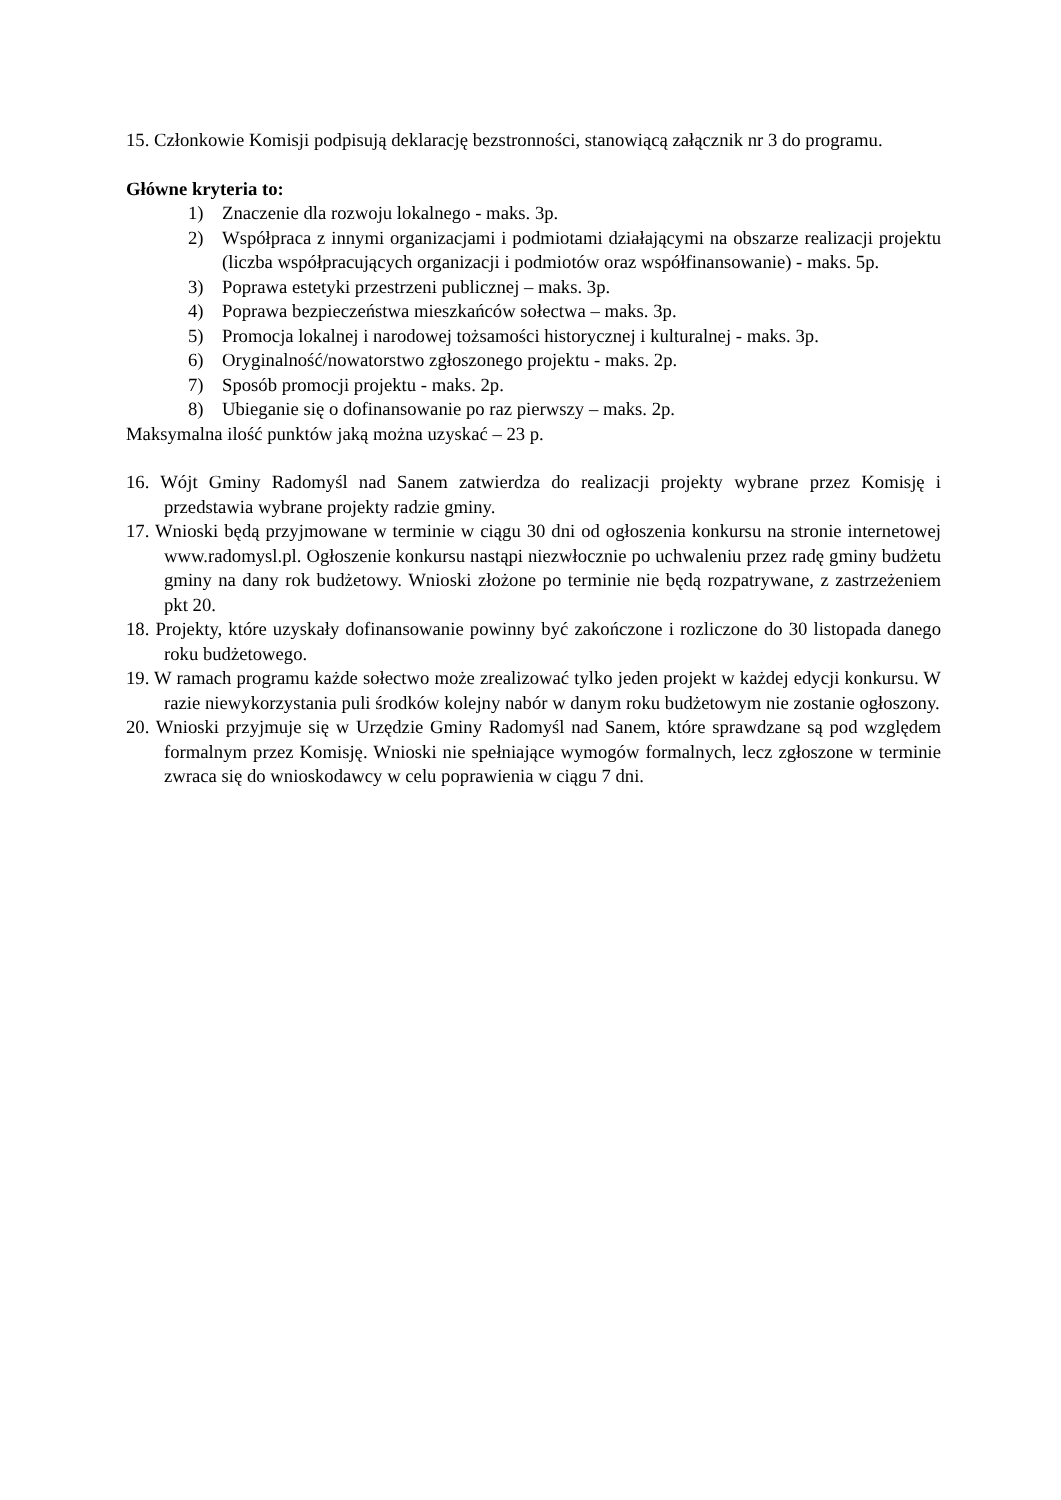15. Członkowie Komisji podpisują deklarację bezstronności, stanowiącą załącznik nr 3 do programu.
Główne kryteria to:
1) Znaczenie dla rozwoju lokalnego - maks. 3p.
2) Współpraca z innymi organizacjami i podmiotami działającymi na obszarze realizacji projektu (liczba współpracujących organizacji i podmiotów oraz współfinansowanie) - maks. 5p.
3) Poprawa estetyki przestrzeni publicznej – maks. 3p.
4) Poprawa bezpieczeństwa mieszkańców sołectwa – maks. 3p.
5) Promocja lokalnej i narodowej tożsamości historycznej i kulturalnej - maks. 3p.
6) Oryginalność/nowatorstwo zgłoszonego projektu - maks. 2p.
7) Sposób promocji projektu - maks. 2p.
8) Ubieganie się o dofinansowanie po raz pierwszy – maks. 2p.
Maksymalna ilość punktów jaką można uzyskać – 23 p.
16. Wójt Gminy Radomyśl nad Sanem zatwierdza do realizacji projekty wybrane przez Komisję i przedstawia wybrane projekty radzie gminy.
17. Wnioski będą przyjmowane w terminie w ciągu 30 dni od ogłoszenia konkursu na stronie internetowej www.radomysl.pl. Ogłoszenie konkursu nastąpi niezwłocznie po uchwaleniu przez radę gminy budżetu gminy na dany rok budżetowy. Wnioski złożone po terminie nie będą rozpatrywane, z zastrzeżeniem pkt 20.
18. Projekty, które uzyskały dofinansowanie powinny być zakończone i rozliczone do 30 listopada danego roku budżetowego.
19. W ramach programu każde sołectwo może zrealizować tylko jeden projekt w każdej edycji konkursu. W razie niewykorzystania puli środków kolejny nabór w danym roku budżetowym nie zostanie ogłoszony.
20. Wnioski przyjmuje się w Urzędzie Gminy Radomyśl nad Sanem, które sprawdzane są pod względem formalnym przez Komisję. Wnioski nie spełniające wymogów formalnych, lecz zgłoszone w terminie zwraca się do wnioskodawcy w celu poprawienia w ciągu 7 dni.